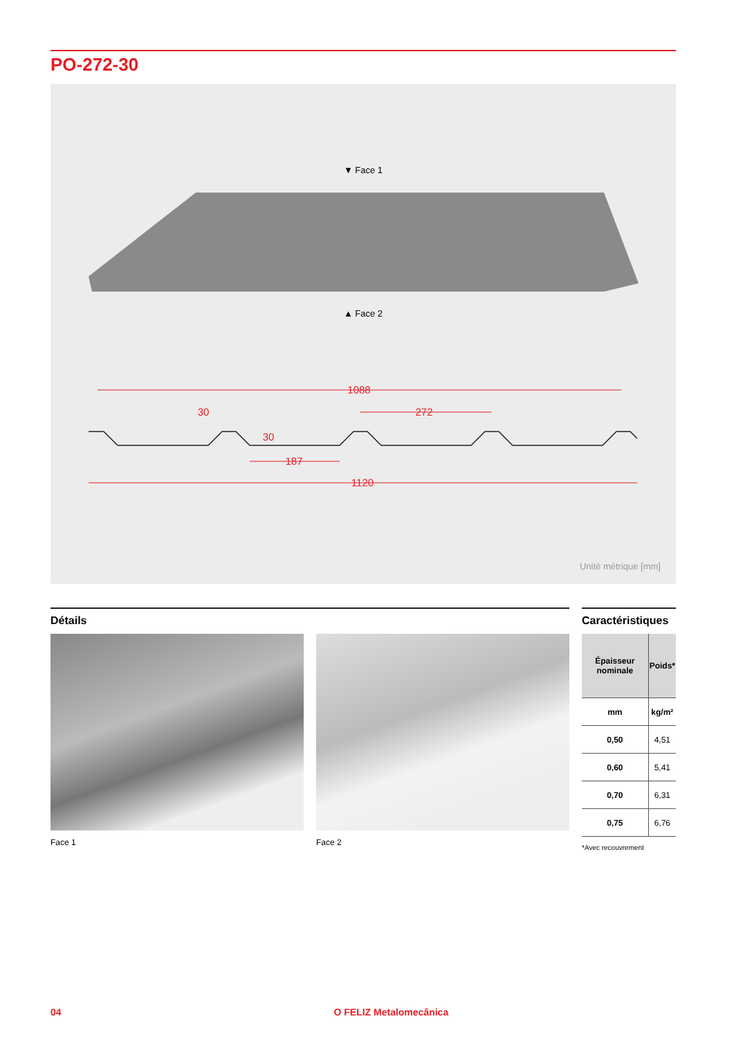PO-272-30
▼ Face 1
▲ Face 2
1088
30
272
30
187
1120
Unité métrique [mm]
Détails
Face 1 Face 2
Caractéristiques
| Épaisseur nominale | Poids* |
| --- | --- |
| mm | kg/m² |
| 0,50 | 4,51 |
| 0,60 | 5,41 |
| 0,70 | 6,31 |
| 0,75 | 6,76 |
*Avec recouvrement
04 O FELIZ Metalomecânica